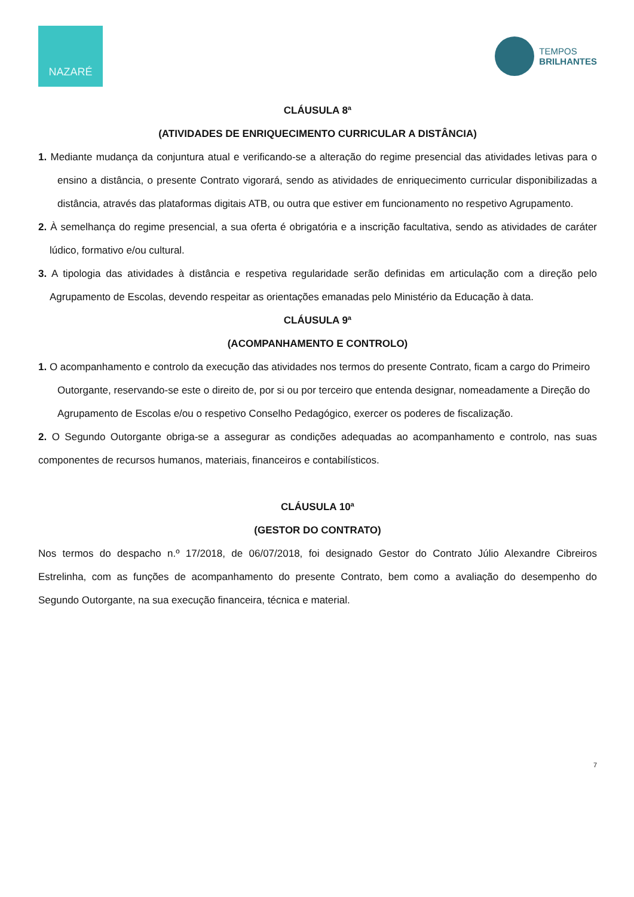NAZARÉ
TEMPOS
BRILHANTES
CLÁUSULA 8ª
(ATIVIDADES DE ENRIQUECIMENTO CURRICULAR A DISTÂNCIA)
1. Mediante mudança da conjuntura atual e verificando-se a alteração do regime presencial das atividades letivas para o ensino a distância, o presente Contrato vigorará, sendo as atividades de enriquecimento curricular disponibilizadas a distância, através das plataformas digitais ATB, ou outra que estiver em funcionamento no respetivo Agrupamento.
2. À semelhança do regime presencial, a sua oferta é obrigatória e a inscrição facultativa, sendo as atividades de caráter lúdico, formativo e/ou cultural.
3. A tipologia das atividades à distância e respetiva regularidade serão definidas em articulação com a direção pelo Agrupamento de Escolas, devendo respeitar as orientações emanadas pelo Ministério da Educação à data.
CLÁUSULA 9ª
(ACOMPANHAMENTO E CONTROLO)
1. O acompanhamento e controlo da execução das atividades nos termos do presente Contrato, ficam a cargo do Primeiro Outorgante, reservando-se este o direito de, por si ou por terceiro que entenda designar, nomeadamente a Direção do Agrupamento de Escolas e/ou o respetivo Conselho Pedagógico, exercer os poderes de fiscalização.
2. O Segundo Outorgante obriga-se a assegurar as condições adequadas ao acompanhamento e controlo, nas suas componentes de recursos humanos, materiais, financeiros e contabilísticos.
CLÁUSULA 10ª
(GESTOR DO CONTRATO)
Nos termos do despacho n.º 17/2018, de 06/07/2018, foi designado Gestor do Contrato Júlio Alexandre Cibreiros Estrelinha, com as funções de acompanhamento do presente Contrato, bem como a avaliação do desempenho do Segundo Outorgante, na sua execução financeira, técnica e material.
7